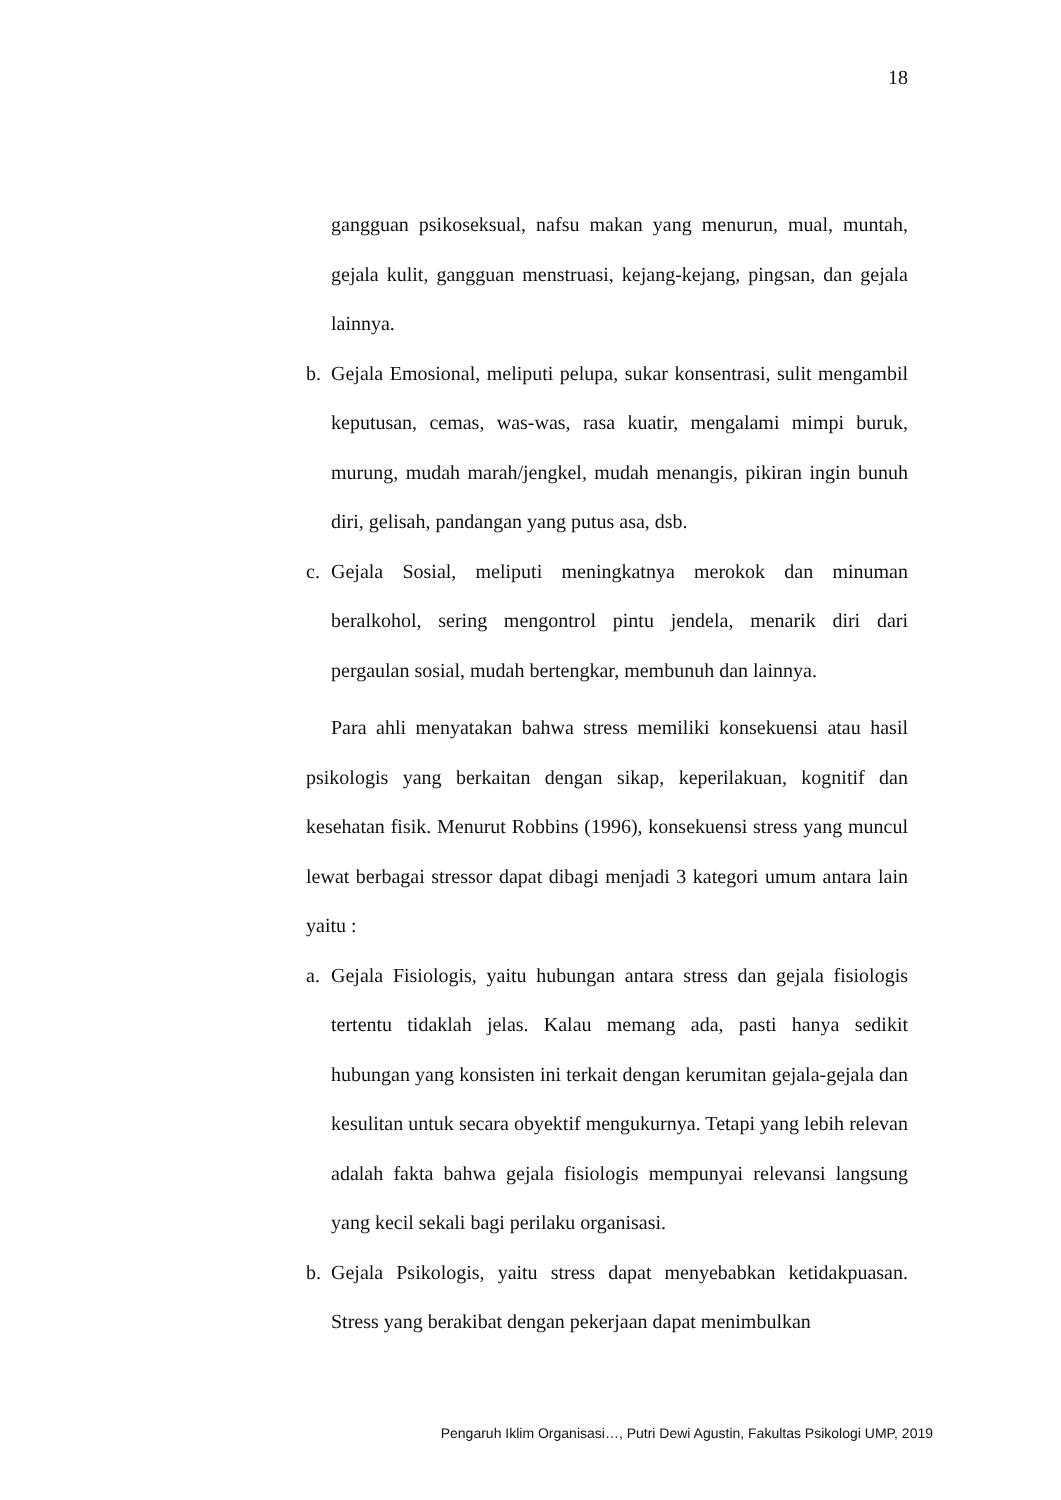18
gangguan psikoseksual, nafsu makan yang menurun, mual, muntah, gejala kulit, gangguan menstruasi, kejang-kejang, pingsan, dan gejala lainnya.
b. Gejala Emosional, meliputi pelupa, sukar konsentrasi, sulit mengambil keputusan, cemas, was-was, rasa kuatir, mengalami mimpi buruk, murung, mudah marah/jengkel, mudah menangis, pikiran ingin bunuh diri, gelisah, pandangan yang putus asa, dsb.
c. Gejala Sosial, meliputi meningkatnya merokok dan minuman beralkohol, sering mengontrol pintu jendela, menarik diri dari pergaulan sosial, mudah bertengkar, membunuh dan lainnya.
Para ahli menyatakan bahwa stress memiliki konsekuensi atau hasil psikologis yang berkaitan dengan sikap, keperilakuan, kognitif dan kesehatan fisik. Menurut Robbins (1996), konsekuensi stress yang muncul lewat berbagai stressor dapat dibagi menjadi 3 kategori umum antara lain yaitu :
a. Gejala Fisiologis, yaitu hubungan antara stress dan gejala fisiologis tertentu tidaklah jelas. Kalau memang ada, pasti hanya sedikit hubungan yang konsisten ini terkait dengan kerumitan gejala-gejala dan kesulitan untuk secara obyektif mengukurnya. Tetapi yang lebih relevan adalah fakta bahwa gejala fisiologis mempunyai relevansi langsung yang kecil sekali bagi perilaku organisasi.
b. Gejala Psikologis, yaitu stress dapat menyebabkan ketidakpuasan. Stress yang berakibat dengan pekerjaan dapat menimbulkan
Pengaruh Iklim Organisasi…, Putri Dewi Agustin, Fakultas Psikologi UMP, 2019